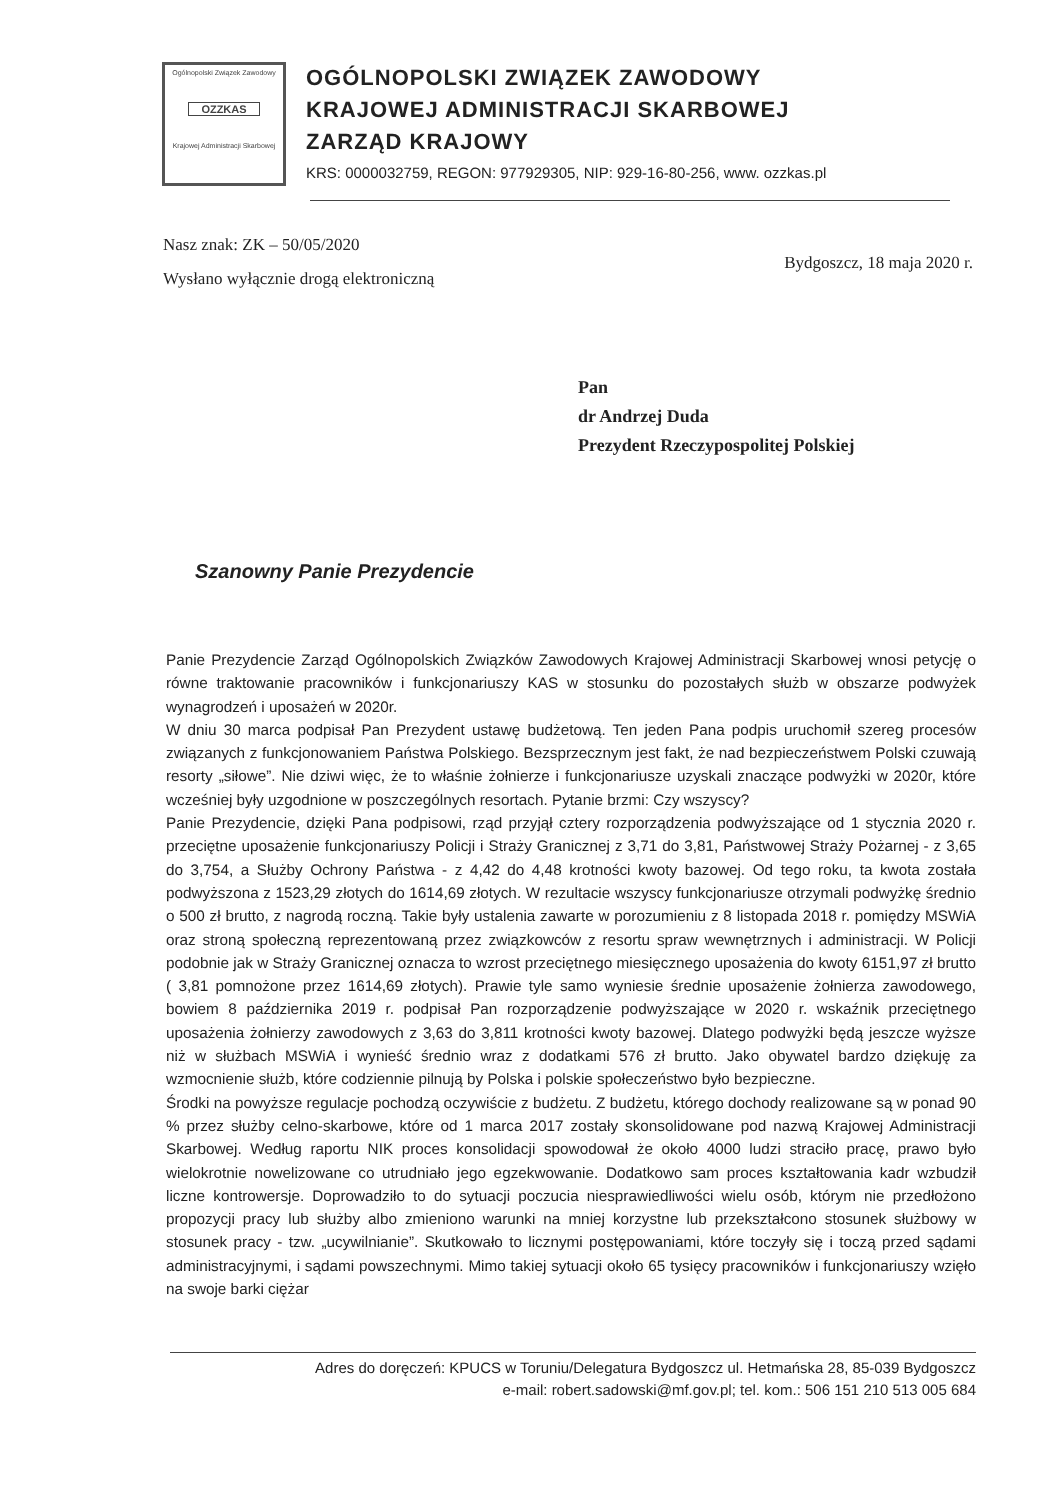Ogólnopolski Związek Zawodowy
OZZKAS
Krajowej Administracji Skarbowej
OGÓLNOPOLSKI ZWIĄZEK ZAWODOWY
KRAJOWEJ ADMINISTRACJI SKARBOWEJ
ZARZĄD KRAJOWY
KRS: 0000032759, REGON: 977929305, NIP: 929-16-80-256, www. ozzkas.pl
Nasz znak: ZK – 50/05/2020
Wysłano wyłącznie drogą elektroniczną
Bydgoszcz, 18 maja 2020 r.
Pan
dr Andrzej Duda
Prezydent Rzeczypospolitej Polskiej
Szanowny Panie Prezydencie
Panie Prezydencie Zarząd Ogólnopolskich Związków Zawodowych Krajowej Administracji Skarbowej wnosi petycję o równe traktowanie pracowników i funkcjonariuszy KAS w stosunku do pozostałych służb w obszarze podwyżek wynagrodzeń i uposażeń w 2020r.
W dniu 30 marca podpisał Pan Prezydent ustawę budżetową. Ten jeden Pana podpis uruchomił szereg procesów związanych z funkcjonowaniem Państwa Polskiego. Bezsprzecznym jest fakt, że nad bezpieczeństwem Polski czuwają resorty „siłowe”. Nie dziwi więc, że to właśnie żołnierze i funkcjonariusze uzyskali znaczące podwyżki w 2020r, które wcześniej były uzgodnione w poszczególnych resortach. Pytanie brzmi: Czy wszyscy?
Panie Prezydencie, dzięki Pana podpisowi, rząd przyjął cztery rozporządzenia podwyższające od 1 stycznia 2020 r. przeciętne uposażenie funkcjonariuszy Policji i Straży Granicznej z 3,71 do 3,81, Państwowej Straży Pożarnej - z 3,65 do 3,754, a Służby Ochrony Państwa - z 4,42 do 4,48 krotności kwoty bazowej. Od tego roku, ta kwota została podwyższona z 1523,29 złotych do 1614,69 złotych. W rezultacie wszyscy funkcjonariusze otrzymali podwyżkę średnio o 500 zł brutto, z nagrodą roczną. Takie były ustalenia zawarte w porozumieniu z 8 listopada 2018 r. pomiędzy MSWiA oraz stroną społeczną reprezentowaną przez związkowców z resortu spraw wewnętrznych i administracji. W Policji podobnie jak w Straży Granicznej oznacza to wzrost przeciętnego miesięcznego uposażenia do kwoty 6151,97 zł brutto ( 3,81 pomnożone przez 1614,69 złotych). Prawie tyle samo wyniesie średnie uposażenie żołnierza zawodowego, bowiem 8 października 2019 r. podpisał Pan rozporządzenie podwyższające w 2020 r. wskaźnik przeciętnego uposażenia żołnierzy zawodowych z 3,63 do 3,811 krotności kwoty bazowej. Dlatego podwyżki będą jeszcze wyższe niż w służbach MSWiA i wynieść średnio wraz z dodatkami 576 zł brutto. Jako obywatel bardzo dziękuję za wzmocnienie służb, które codziennie pilnują by Polska i polskie społeczeństwo było bezpieczne.
Środki na powyższe regulacje pochodzą oczywiście z budżetu. Z budżetu, którego dochody realizowane są w ponad 90 % przez służby celno-skarbowe, które od 1 marca 2017 zostały skonsolidowane pod nazwą Krajowej Administracji Skarbowej. Według raportu NIK proces konsolidacji spowodował że około 4000 ludzi straciło pracę, prawo było wielokrotnie nowelizowane co utrudniało jego egzekwowanie. Dodatkowo sam proces kształtowania kadr wzbudził liczne kontrowersje. Doprowadziło to do sytuacji poczucia niesprawiedliwości wielu osób, którym nie przedłożono propozycji pracy lub służby albo zmieniono warunki na mniej korzystne lub przekształcono stosunek służbowy w stosunek pracy - tzw. „ucywilnianie”. Skutkowało to licznymi postępowaniami, które toczyły się i toczą przed sądami administracyjnymi, i sądami powszechnymi. Mimo takiej sytuacji około 65 tysięcy pracowników i funkcjonariuszy wzięło na swoje barki ciężar
Adres do doręczeń: KPUCS w Toruniu/Delegatura Bydgoszcz ul. Hetmańska 28, 85-039 Bydgoszcz
e-mail: robert.sadowski@mf.gov.pl; tel. kom.: 506 151 210 513 005 684